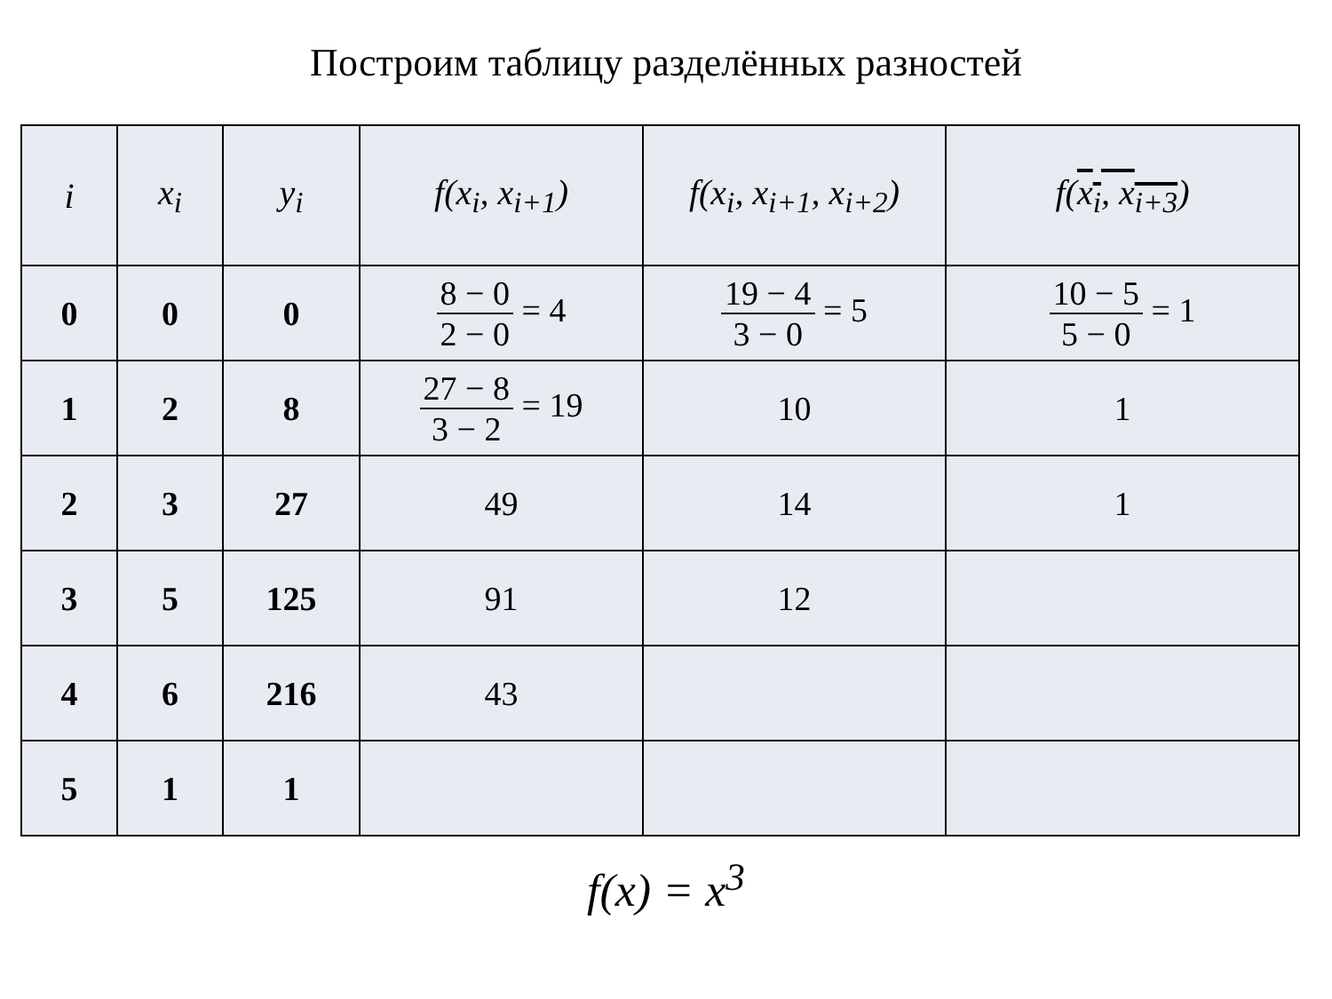Построим таблицу разделённых разностей
| i | x<sub>i</sub> | y<sub>i</sub> | f(x<sub>i</sub>, x<sub>i+1</sub>) | f(x<sub>i</sub>, x<sub>i+1</sub>, x<sub>i+2</sub>) | f( x<sub>i</sub>, x<sub>i+3</sub> ) |
| --- | --- | --- | --- | --- | --- |
| 0 | 0 | 0 | 8 − 0 2 − 0 = 4 | 19 − 4 3 − 0 = 5 | 10 − 5 5 − 0 = 1 |
| 1 | 2 | 8 | 27 − 8 3 − 2 = 19 | 10 | 1 |
| 2 | 3 | 27 | 49 | 14 | 1 |
| 3 | 5 | 125 | 91 | 12 | |
| 4 | 6 | 216 | 43 | | |
| 5 | 1 | 1 | | | |
f(x) = x<sup>3</sup>